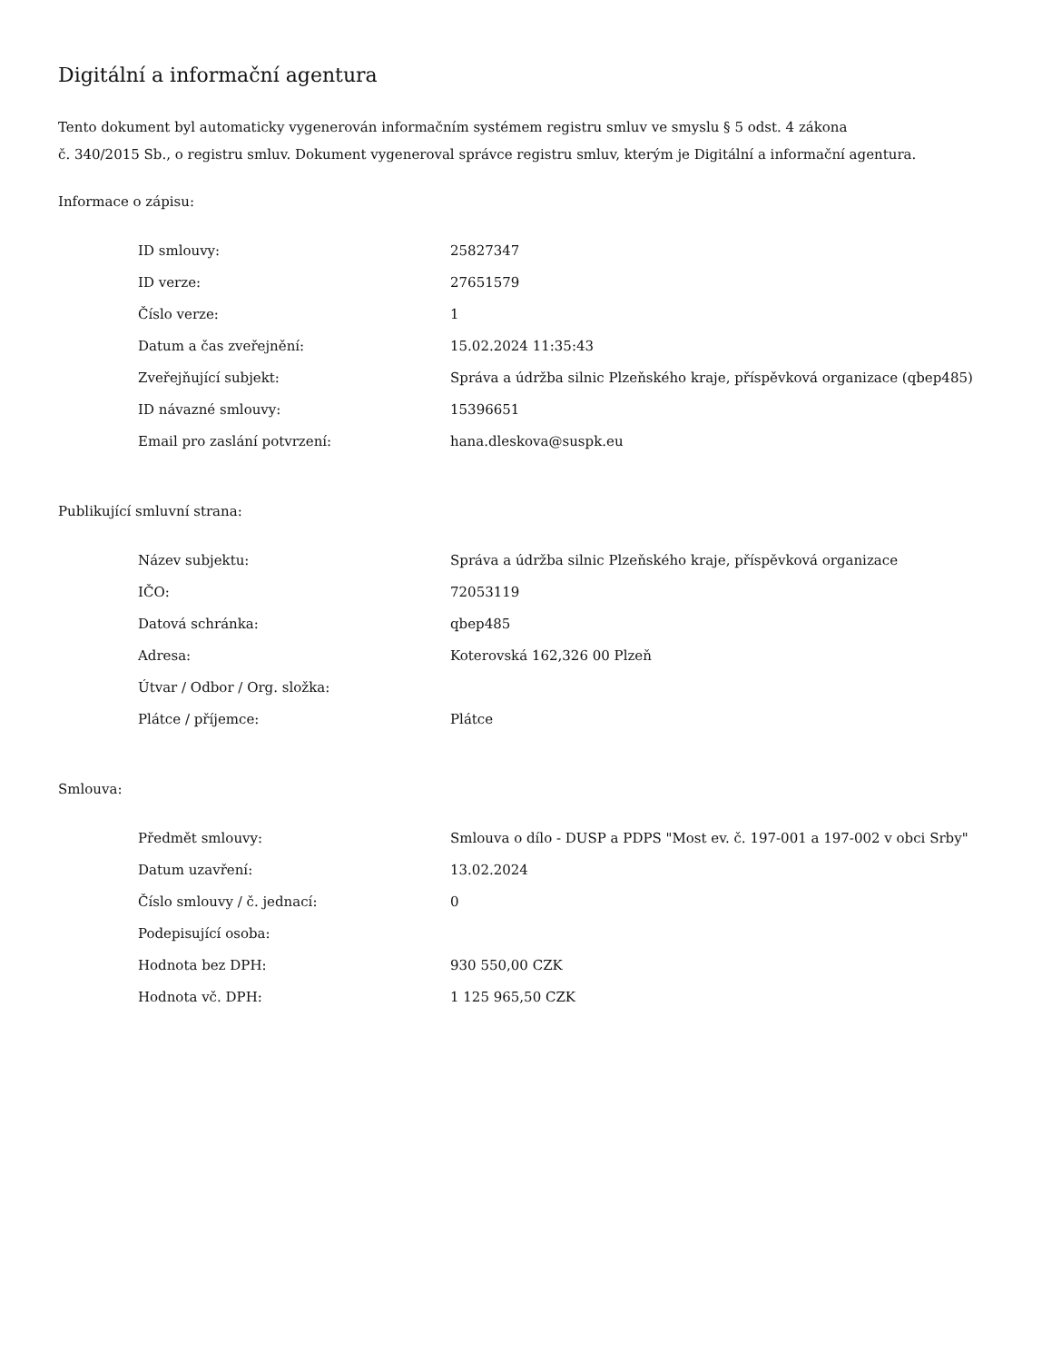Digitální a informační agentura
Tento dokument byl automaticky vygenerován informačním systémem registru smluv ve smyslu § 5 odst. 4 zákona
č. 340/2015 Sb., o registru smluv. Dokument vygeneroval správce registru smluv, kterým je Digitální a informační agentura.
Informace o zápisu:
| ID smlouvy: | 25827347 |
| ID verze: | 27651579 |
| Číslo verze: | 1 |
| Datum a čas zveřejnění: | 15.02.2024 11:35:43 |
| Zveřejňující subjekt: | Správa a údržba silnic Plzeňského kraje, příspěvková organizace (qbep485) |
| ID návazné smlouvy: | 15396651 |
| Email pro zaslání potvrzení: | hana.dleskova@suspk.eu |
Publikující smluvní strana:
| Název subjektu: | Správa a údržba silnic Plzeňského kraje, příspěvková organizace |
| IČO: | 72053119 |
| Datová schránka: | qbep485 |
| Adresa: | Koterovská 162,326 00 Plzeň |
| Útvar / Odbor / Org. složka: | |
| Plátce / příjemce: | Plátce |
Smlouva:
| Předmět smlouvy: | Smlouva o dílo - DUSP a PDPS "Most ev. č. 197-001 a 197-002 v obci Srby" |
| Datum uzavření: | 13.02.2024 |
| Číslo smlouvy / č. jednací: | 0 |
| Podepisující osoba: | |
| Hodnota bez DPH: | 930 550,00 CZK |
| Hodnota vč. DPH: | 1 125 965,50 CZK |